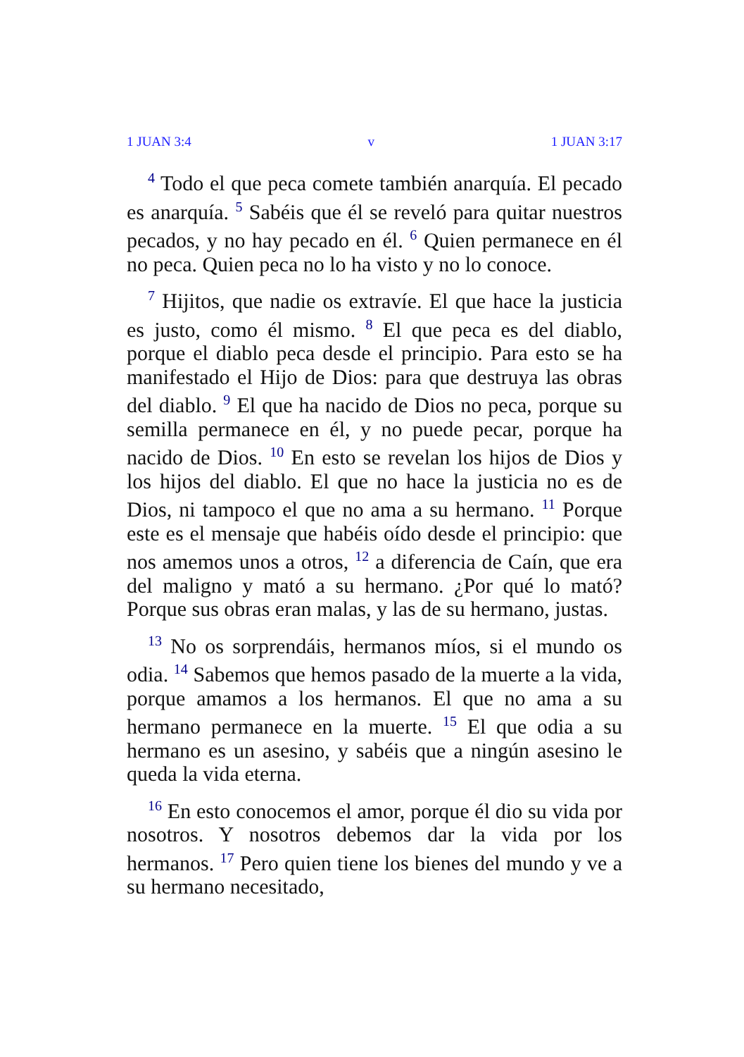1 JUAN 3:4 v 1 JUAN 3:17
<sup>4</sup> Todo el que peca comete también anarquía. El pecado es anarquía. <sup>5</sup> Sabéis que él se reveló para quitar nuestros pecados, y no hay pecado en él. <sup>6</sup> Quien permanece en él no peca. Quien peca no lo ha visto y no lo conoce.
<sup>7</sup> Hijitos, que nadie os extravíe. El que hace la justicia es justo, como él mismo. <sup>8</sup> El que peca es del diablo, porque el diablo peca desde el principio. Para esto se ha manifestado el Hijo de Dios: para que destruya las obras del diablo. <sup>9</sup> El que ha nacido de Dios no peca, porque su semilla permanece en él, y no puede pecar, porque ha nacido de Dios. <sup>10</sup> En esto se revelan los hijos de Dios y los hijos del diablo. El que no hace la justicia no es de Dios, ni tampoco el que no ama a su hermano. <sup>11</sup> Porque este es el mensaje que habéis oído desde el principio: que nos amemos unos a otros, <sup>12</sup> a diferencia de Caín, que era del maligno y mató a su hermano. ¿Por qué lo mató? Porque sus obras eran malas, y las de su hermano, justas.
<sup>13</sup> No os sorprendáis, hermanos míos, si el mundo os odia. <sup>14</sup> Sabemos que hemos pasado de la muerte a la vida, porque amamos a los hermanos. El que no ama a su hermano permanece en la muerte. <sup>15</sup> El que odia a su hermano es un asesino, y sabéis que a ningún asesino le queda la vida eterna.
<sup>16</sup> En esto conocemos el amor, porque él dio su vida por nosotros. Y nosotros debemos dar la vida por los hermanos. <sup>17</sup> Pero quien tiene los bienes del mundo y ve a su hermano necesitado,